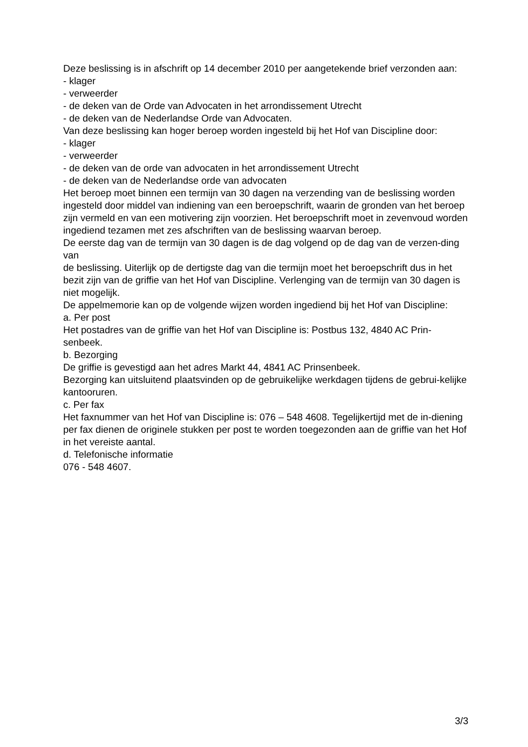Deze beslissing is in afschrift op 14 december 2010 per aangetekende brief verzonden aan:
- klager
- verweerder
- de deken van de Orde van Advocaten in het arrondissement Utrecht
- de deken van de Nederlandse Orde van Advocaten.
Van deze beslissing kan hoger beroep worden ingesteld bij het Hof van Discipline door:
- klager
- verweerder
- de deken van de orde van advocaten in het arrondissement Utrecht
- de deken van de Nederlandse orde van advocaten
Het beroep moet binnen een termijn van 30 dagen na verzending van de beslissing worden ingesteld door middel van indiening van een beroepschrift, waarin de gronden van het beroep
zijn vermeld en van een motivering zijn voorzien. Het beroepschrift moet in zevenvoud worden ingediend tezamen met zes afschriften van de beslissing waarvan beroep.
De eerste dag van de termijn van 30 dagen is de dag volgend op de dag van de verzen-ding van
de beslissing. Uiterlijk op de dertigste dag van die termijn moet het beroepschrift dus in het bezit zijn van de griffie van het Hof van Discipline. Verlenging van de termijn van 30 dagen is niet mogelijk.
De appelmemorie kan op de volgende wijzen worden ingediend bij het Hof van Discipline:
a. Per post
Het postadres van de griffie van het Hof van Discipline is: Postbus 132, 4840 AC Prin-senbeek.
b. Bezorging
De griffie is gevestigd aan het adres Markt 44, 4841 AC Prinsenbeek.
Bezorging kan uitsluitend plaatsvinden op de gebruikelijke werkdagen tijdens de gebrui-kelijke kantooruren.
c. Per fax
Het faxnummer van het Hof van Discipline is: 076 – 548 4608. Tegelijkertijd met de in-diening per fax dienen de originele stukken per post te worden toegezonden aan de griffie van het Hof in het vereiste aantal.
d. Telefonische informatie
076 - 548 4607.
3/3